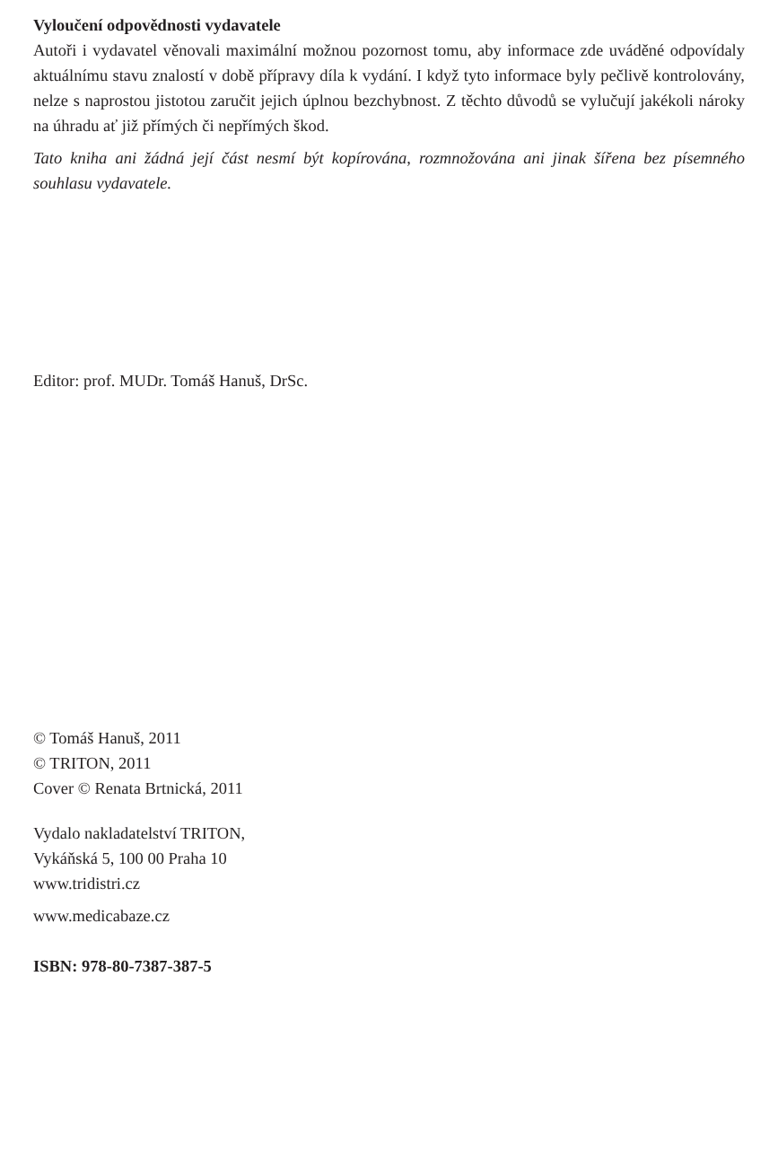Vyloučení odpovědnosti vydavatele
Autoři i vydavatel věnovali maximální možnou pozornost tomu, aby informace zde uváděné odpovídaly aktuálnímu stavu znalostí v době přípravy díla k vydání. I když tyto informace byly pečlivě kontrolovány, nelze s naprostou jistotou zaručit jejich úplnou bezchybnost. Z těchto důvodů se vylučují jakékoli nároky na úhradu ať již přímých či nepřímých škod.
Tato kniha ani žádná její část nesmí být kopírována, rozmnožována ani jinak šířena bez písemného souhlasu vydavatele.
Editor: prof. MUDr. Tomáš Hanuš, DrSc.
© Tomáš Hanuš, 2011
© TRITON, 2011
Cover © Renata Brtnická, 2011
Vydalo nakladatelství TRITON,
Vykáňská 5, 100 00 Praha 10
www.tridistri.cz
www.medicabaze.cz
ISBN: 978-80-7387-387-5